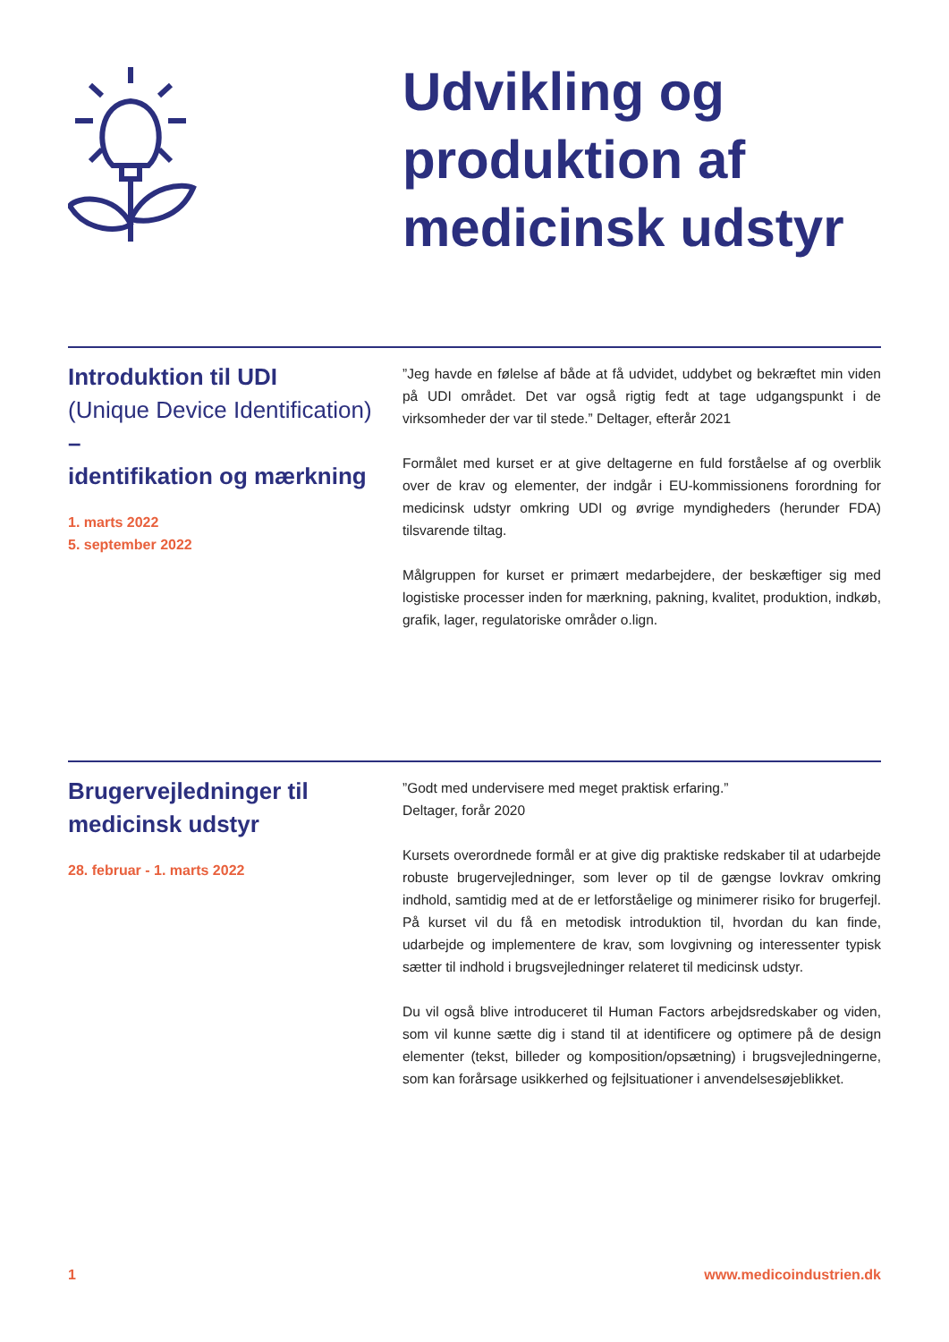Udvikling og
produktion af
medicinsk udstyr
Introduktion til UDI
(Unique Device Identification)
–
identifikation og mærkning
1. marts 2022
5. september 2022
”Jeg havde en følelse af både at få udvidet, uddybet og bekræftet min viden på UDI området. Det var også rigtig fedt at tage udgangspunkt i de virksomheder der var til stede.” Deltager, efterår 2021
Formålet med kurset er at give deltagerne en fuld forståelse af og overblik over de krav og elementer, der indgår i EU-kommissionens forordning for medicinsk udstyr omkring UDI og øvrige myndigheders (herunder FDA) tilsvarende tiltag.
Målgruppen for kurset er primært medarbejdere, der beskæftiger sig med logistiske processer inden for mærkning, pakning, kvalitet, produktion, indkøb, grafik, lager, regulatoriske områder o.lign.
Brugervejledninger til
medicinsk udstyr
28. februar - 1. marts 2022
”Godt med undervisere med meget praktisk erfaring.”
Deltager, forår 2020
Kursets overordnede formål er at give dig praktiske redskaber til at udarbejde robuste brugervejledninger, som lever op til de gængse lovkrav omkring indhold, samtidig med at de er letforståelige og minimerer risiko for brugerfejl. På kurset vil du få en metodisk introduktion til, hvordan du kan finde, udarbejde og implementere de krav, som lovgivning og interessenter typisk sætter til indhold i brugsvejledninger relateret til medicinsk udstyr.
Du vil også blive introduceret til Human Factors arbejdsredskaber og viden, som vil kunne sætte dig i stand til at identificere og optimere på de design elementer (tekst, billeder og komposition/opsætning) i brugsvejledningerne, som kan forårsage usikkerhed og fejlsituationer i anvendelsesøjeblikket.
1 www.medicoindustrien.dk